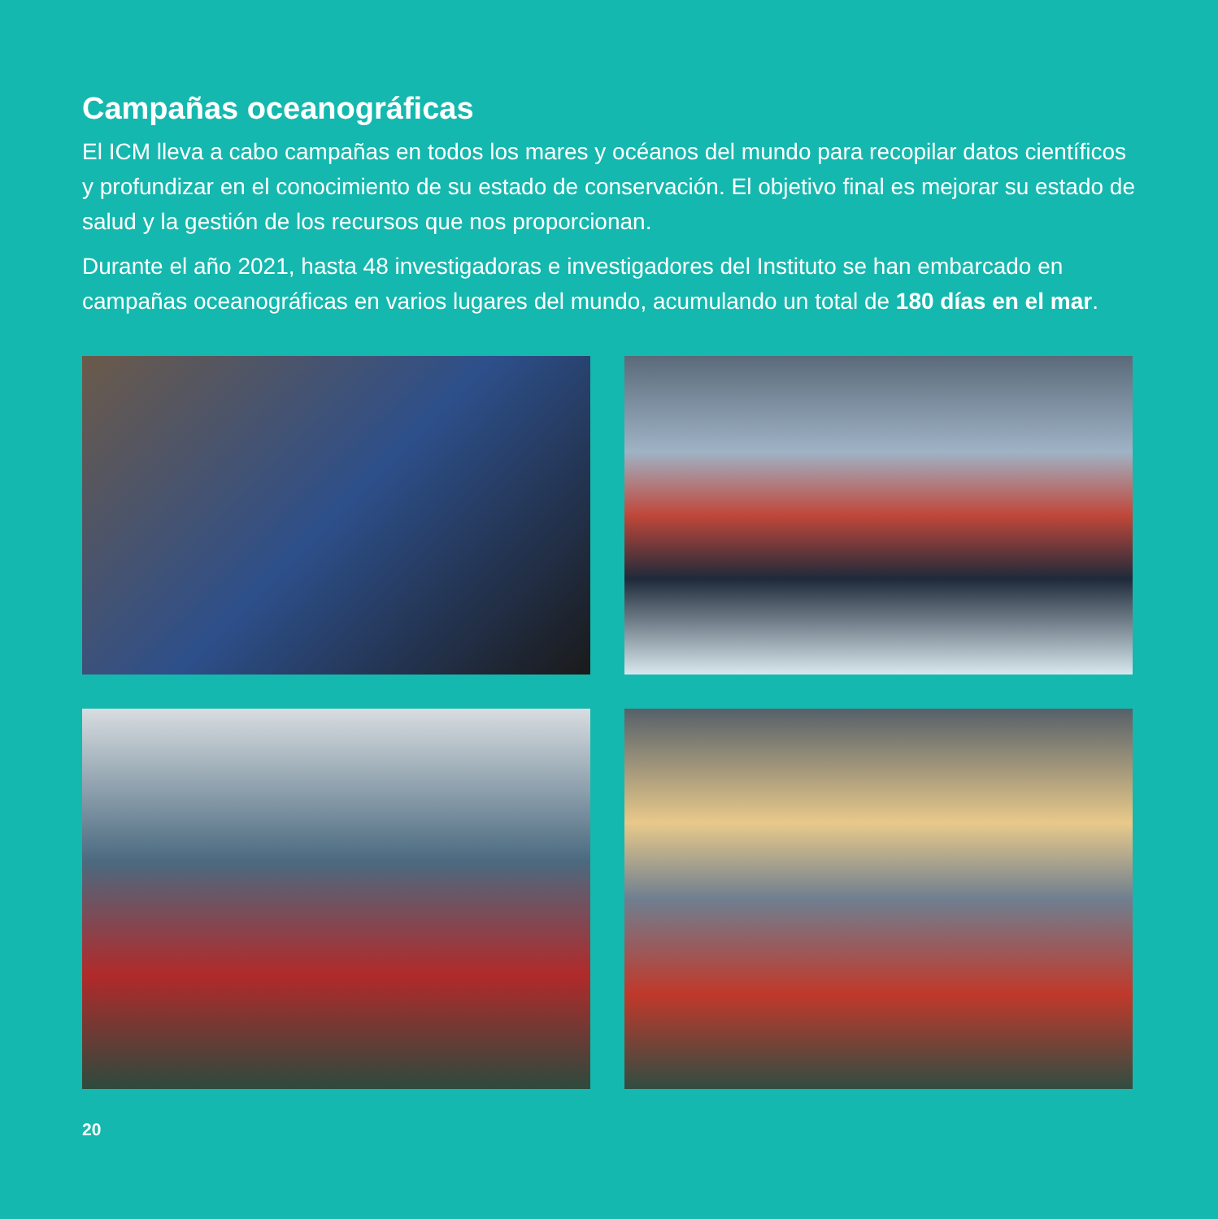Campañas oceanográficas
El ICM lleva a cabo campañas en todos los mares y océanos del mundo para recopilar datos científicos y profundizar en el conocimiento de su estado de conservación. El objetivo final es mejorar su estado de salud y la gestión de los recursos que nos proporcionan.
Durante el año 2021, hasta 48 investigadoras e investigadores del Instituto se han embarcado en campañas oceanográficas en varios lugares del mundo, acumulando un total de 180 días en el mar.
20